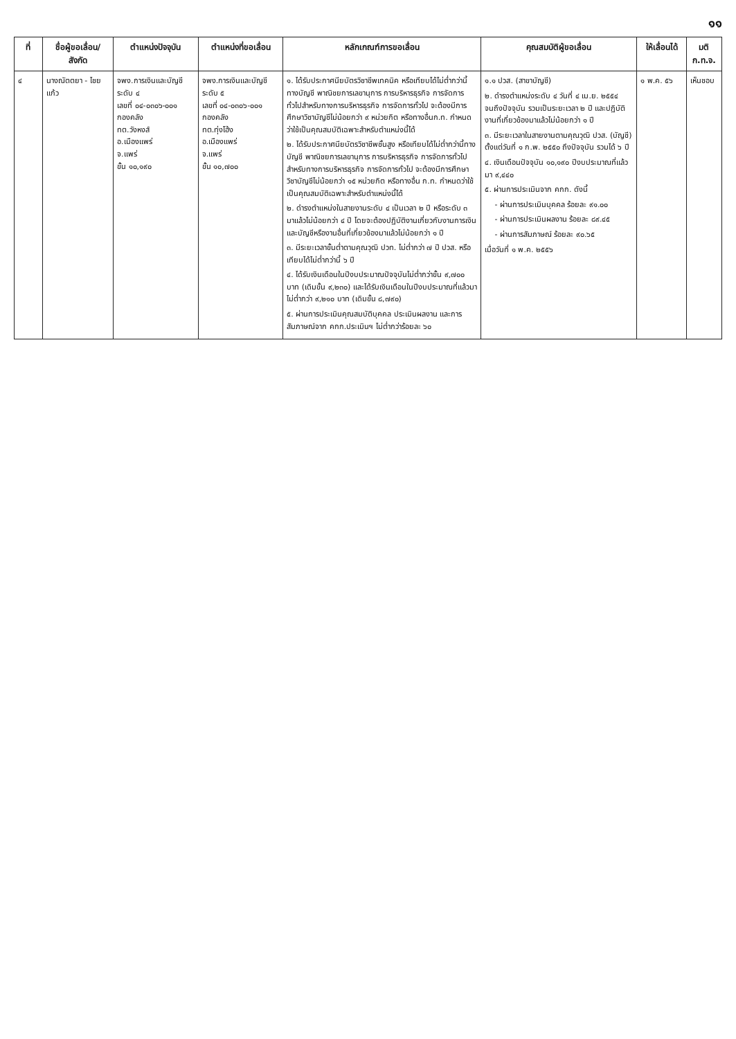๑๑
| ที่ | ชื่อผู้ขอเลื่อน/ สังกัด | ตำแหน่งปัจจุบัน | ตำแหน่งที่ขอเลื่อน | หลักเกณฑ์การขอเลื่อน | คุณสมบัติผู้ขอเลื่อน | ให้เลื่อนได้ | มติ ก.ท.จ. |
| --- | --- | --- | --- | --- | --- | --- | --- |
| ๔ | นางณัตตยา - ไชยแก้ว | จพง.การเงินและบัญชี ระดับ ๔ เลขที่ ๐๔-๐๓๐๖-๐๐๑ กองคลัง ทต.วังหงส์ อ.เมืองแพร่ จ.แพร่ ขั้น ๑๐,๑๙๐ | จพง.การเงินและบัญชี ระดับ ๕ เลขที่ ๐๔-๐๓๐๖-๐๐๑ กองคลัง ทต.ทุ่งโฮ้ง อ.เมืองแพร่ จ.แพร่ ขั้น ๑๐,๗๐๐ | ๑. ได้รับประกาศนียบัตรวิชาชีพเทคนิค หรือเทียบได้ไม่ต่ำกว่านี้ทางบัญชี พาณิชยการเลขานุการ การบริหารธุรกิจ การจัดการทั่วไปสำหรับทางการบริหารธุรกิจ การจัดการทั่วไป จะต้องมีการศึกษาวิชาบัญชีไม่น้อยกว่า ๙ หน่วยกิต หรือทางอื่นก.ท. กำหนดว่าใช้เป็นคุณสมบัติเฉพาะสำหรับตำแหน่งนี้ได้ ๒. ได้รับประกาศนียบัตรวิชาชีพชั้นสูง หรือเทียบได้ไม่ต่ำกว่านี้ทางบัญชี พาณิชยการเลขานุการ การบริหารธุรกิจ การจัดการทั่วไปสำหรับทางการบริหารธุรกิจ การจัดการทั่วไป จะต้องมีการศึกษาวิชาบัญชีไม่น้อยกว่า ๑๕ หน่วยกิต หรือทางอื่น ก.ท. กำหนดว่าใช้เป็นคุณสมบัติเฉพาะสำหรับตำแหน่งนี้ได้ ๒. ดำรงตำแหน่งในสายงานระดับ ๔ เป็นเวลา ๒ ปี หรือระดับ ๓ มาแล้วไม่น้อยกว่า ๔ ปี โดยจะต้องปฏิบัติงานเกี่ยวกับงานการเงินและบัญชีหรืองานอื่นที่เกี่ยวข้องมาแล้วไม่น้อยกว่า ๑ ปี ๓. มีระยะเวลาขั้นต่ำตามคุณวุฒิ ปวท. ไม่ต่ำกว่า ๗ ปี ปวส. หรือเทียบได้ไม่ต่ำกว่านี้ ๖ ปี ๔. ได้รับเงินเดือนในปีงบประมาณปัจจุบันไม่ต่ำกว่าขั้น ๙,๗๐๐ บาท (เดิมขั้น ๙,๒๓๐) และได้รับเงินเดือนในปีงบประมาณที่แล้วมา ไม่ต่ำกว่า ๙,๒๑๐ บาท (เดิมขั้น ๘,๗๙๐) ๕. ผ่านการประเมินคุณสมบัติบุคคล ประเมินผลงาน และการสัมภาษณ์จาก คกก.ประเมินฯ ไม่ต่ำกว่าร้อยละ ๖๐ | ๑.๑ ปวส. (สาขาบัญชี) ๒. ดำรงตำแหน่งระดับ ๔ วันที่ ๔ เม.ย. ๒๕๕๔ จนถึงปัจจุบัน รวมเป็นระยะเวลา ๒ ปี และปฏิบัติงานที่เกี่ยวข้องมาแล้วไม่น้อยกว่า ๑ ปี ๓. มีระยะเวลาในสายงานตามคุณวุฒิ ปวส. (บัญชี) ตั้งแต่วันที่ ๑ ก.พ. ๒๕๕๐ ถึงปัจจุบัน รวมได้ ๖ ปี ๔. เงินเดือนปัจจุบัน ๑๐,๑๙๐ ปีงบประมาณที่แล้วมา ๙,๔๔๐ ๕. ผ่านการประเมินจาก คกก. ดังนี้ - ผ่านการประเมินบุคคล ร้อยละ ๙๑.๐๐ - ผ่านการประเมินผลงาน ร้อยละ ๘๙.๔๕ - ผ่านการสัมภาษณ์ ร้อยละ ๙๐.๖๕ เมื่อวันที่ ๑ พ.ค. ๒๕๕๖ | ๑ พ.ค. ๕๖ | เห็นชอบ |